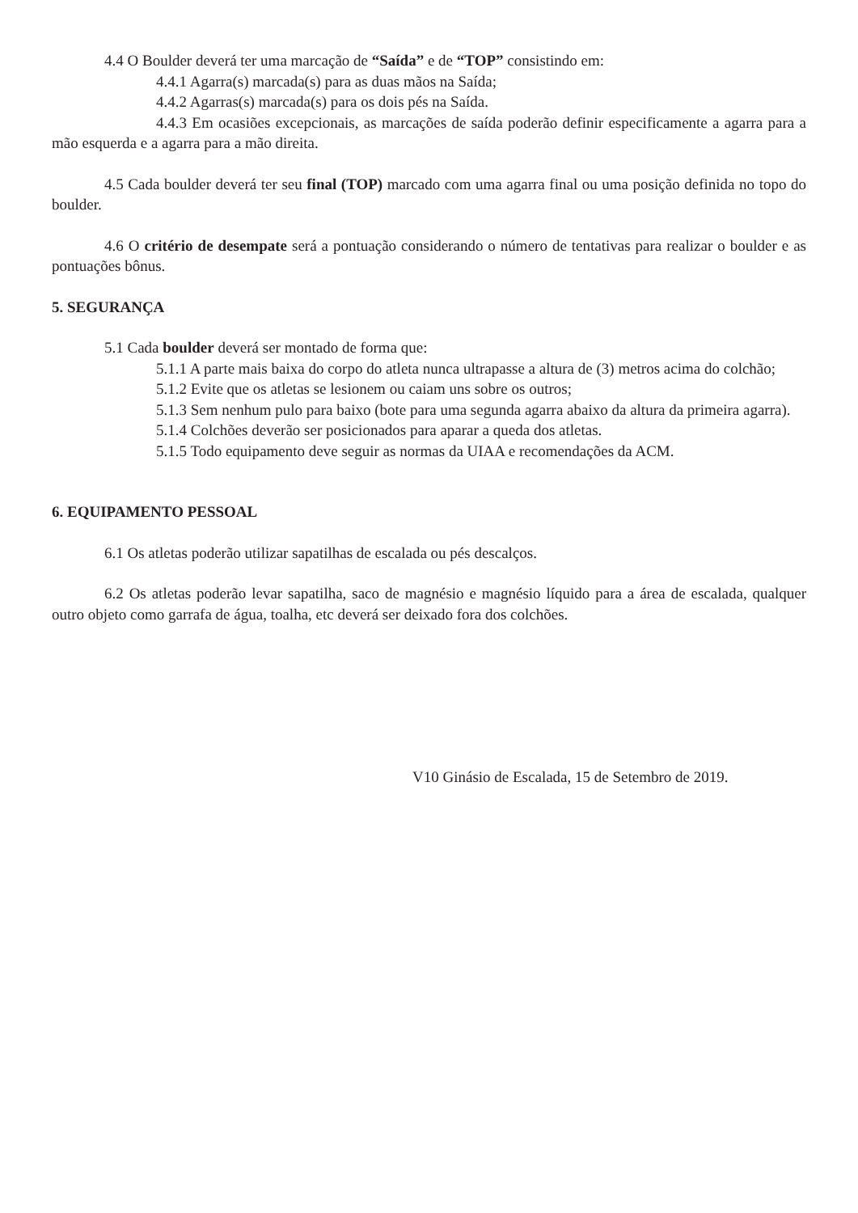4.4 O Boulder deverá ter uma marcação de “Saída” e de “TOP” consistindo em:
4.4.1 Agarra(s) marcada(s) para as duas mãos na Saída;
4.4.2 Agarras(s) marcada(s) para os dois pés na Saída.
4.4.3 Em ocasiões excepcionais, as marcações de saída poderão definir especificamente a agarra para a mão esquerda e a agarra para a mão direita.
4.5 Cada boulder deverá ter seu final (TOP) marcado com uma agarra final ou uma posição definida no topo do boulder.
4.6 O critério de desempate será a pontuação considerando o número de tentativas para realizar o boulder e as pontuações bônus.
5. SEGURANÇA
5.1 Cada boulder deverá ser montado de forma que:
5.1.1 A parte mais baixa do corpo do atleta nunca ultrapasse a altura de (3) metros acima do colchão;
5.1.2 Evite que os atletas se lesionem ou caiam uns sobre os outros;
5.1.3 Sem nenhum pulo para baixo (bote para uma segunda agarra abaixo da altura da primeira agarra).
5.1.4 Colchões deverão ser posicionados para aparar a queda dos atletas.
5.1.5 Todo equipamento deve seguir as normas da UIAA e recomendações da ACM.
6. EQUIPAMENTO PESSOAL
6.1 Os atletas poderão utilizar sapatilhas de escalada ou pés descalços.
6.2 Os atletas poderão levar sapatilha, saco de magnésio e magnésio líquido para a área de escalada, qualquer outro objeto como garrafa de água, toalha, etc deverá ser deixado fora dos colchões.
V10 Ginásio de Escalada, 15 de Setembro de 2019.